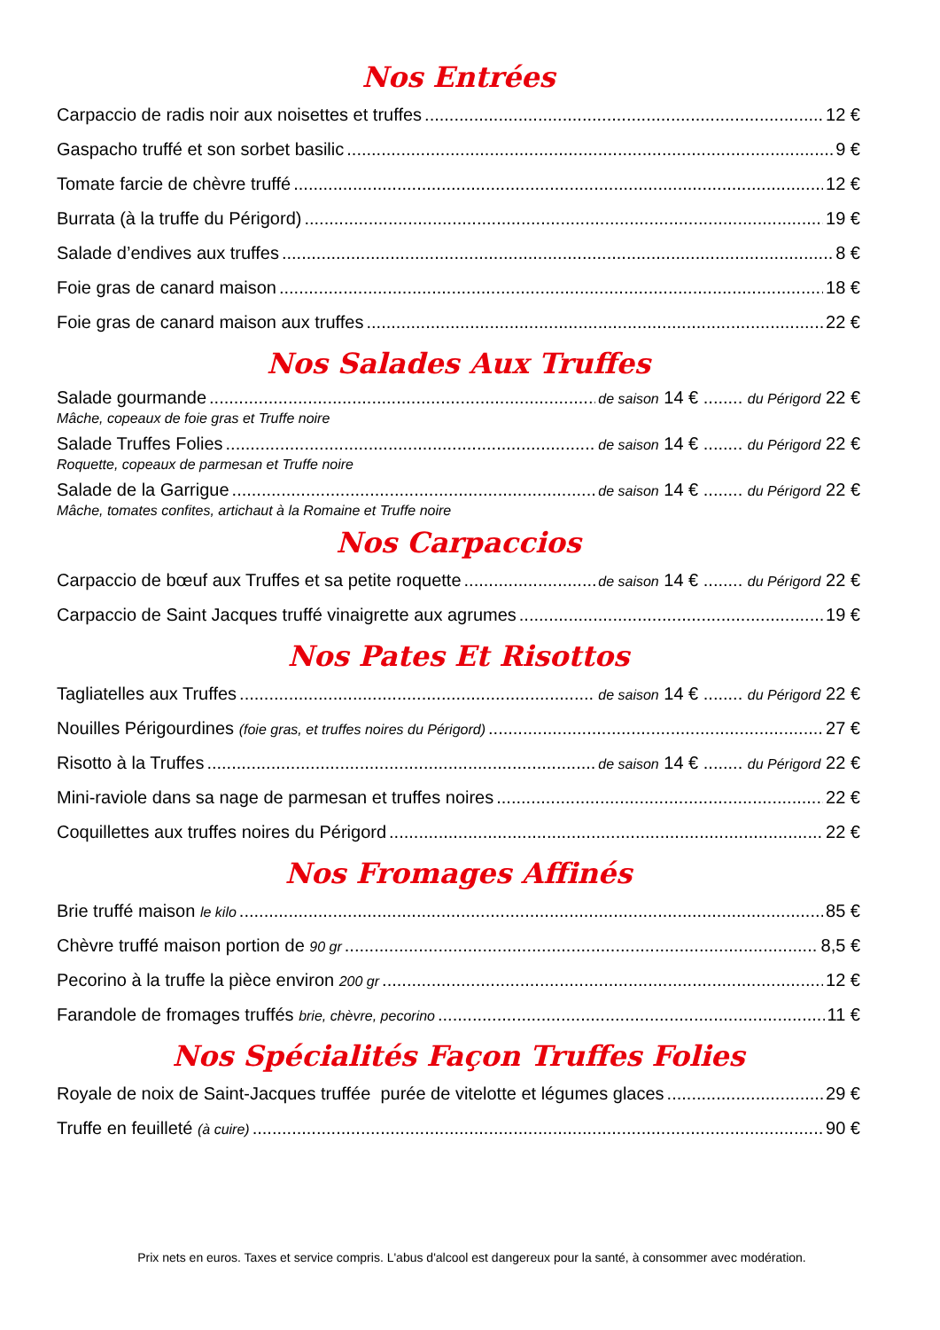Nos Entrées
Carpaccio de radis noir aux noisettes et truffes 12 €
Gaspacho truffé et son sorbet basilic 9 €
Tomate farcie de chèvre truffé 12 €
Burrata (à la truffe du Périgord) 19 €
Salade d’endives aux truffes 8 €
Foie gras de canard maison 18 €
Foie gras de canard maison aux truffes 22 €
Nos Salades Aux Truffes
Salade gourmande de saison 14 € ........ du Périgord 22 €
Mâche, copeaux de foie gras et Truffe noire
Salade Truffes Folies de saison 14 € ........ du Périgord 22 €
Roquette, copeaux de parmesan et Truffe noire
Salade de la Garrigue de saison 14 € ........ du Périgord 22 €
Mâche, tomates confites, artichaut à la Romaine et Truffe noire
Nos Carpaccios
Carpaccio de bœuf aux Truffes et sa petite roquette de saison 14 € ........ du Périgord 22 €
Carpaccio de Saint Jacques truffé vinaigrette aux agrumes 19 €
Nos Pates Et Risottos
Tagliatelles aux Truffes de saison 14 € ........ du Périgord 22 €
Nouilles Périgourdines (foie gras, et truffes noires du Périgord) 27 €
Risotto à la Truffes de saison 14 € ........ du Périgord 22 €
Mini-raviole dans sa nage de parmesan et truffes noires 22 €
Coquillettes aux truffes noires du Périgord 22 €
Nos Fromages Affinés
Brie truffé maison le kilo 85 €
Chèvre truffé maison portion de 90 gr 8,5 €
Pecorino à la truffe la pièce environ 200 gr 12 €
Farandole de fromages truffés brie, chèvre, pecorino 11 €
Nos Spécialités Façon Truffes Folies
Royale de noix de Saint-Jacques truffée purée de vitelotte et légumes glaces 29 €
Truffe en feuilleté (à cuire) 90 €
Prix nets en euros. Taxes et service compris. L'abus d'alcool est dangereux pour la santé, à consommer avec modération.